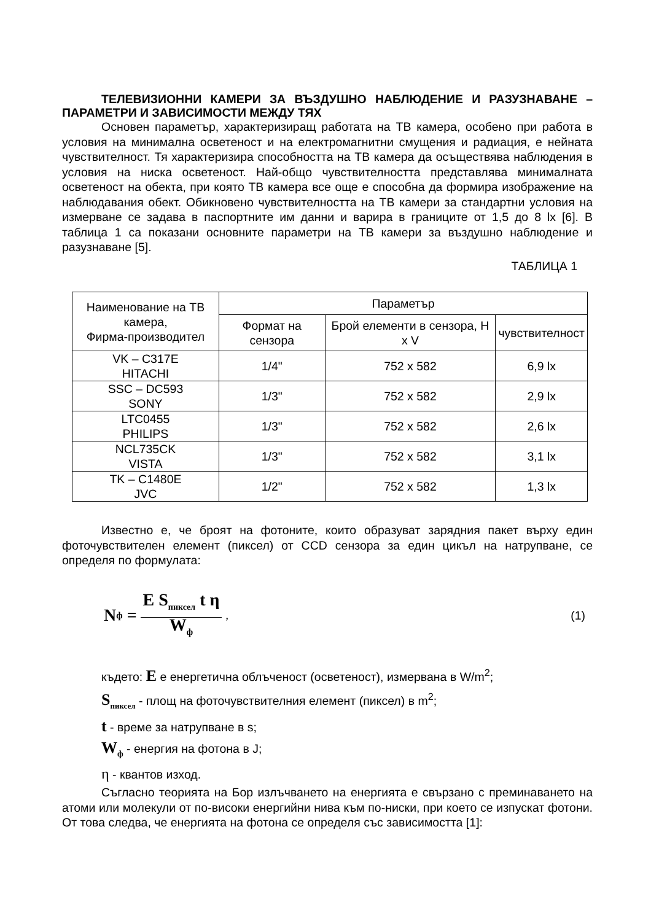ТЕЛЕВИЗИОННИ КАМЕРИ ЗА ВЪЗДУШНО НАБЛЮДЕНИЕ И РАЗУЗНАВАНЕ – ПАРАМЕТРИ И ЗАВИСИМОСТИ МЕЖДУ ТЯХ
Основен параметър, характеризиращ работата на ТВ камера, особено при работа в условия на минимална осветеност и на електромагнитни смущения и радиация, е нейната чувствителност. Тя характеризира способността на ТВ камера да осъществява наблюдения в условия на ниска осветеност. Най-общо чувствителността представлява минималната осветеност на обекта, при която ТВ камера все още е способна да формира изображение на наблюдавания обект. Обикновено чувствителността на ТВ камери за стандартни условия на измерване се задава в паспортните им данни и варира в границите от 1,5 до 8 lx [6]. В таблица 1 са показани основните параметри на ТВ камери за въздушно наблюдение и разузнаване [5].
ТАБЛИЦА 1
| Наименование на ТВ камера, Фирма-производител | Параметър | | |
| --- | --- | --- | --- |
| | Формат на сензора | Брой елементи в сензора, H x V | чувствителност |
| VK – C317E HITACHI | 1/4" | 752 x 582 | 6,9 lx |
| SSC – DC593 SONY | 1/3" | 752 x 582 | 2,9 lx |
| LTC0455 PHILIPS | 1/3" | 752 x 582 | 2,6 lx |
| NCL735CK VISTA | 1/3" | 752 x 582 | 3,1 lx |
| TK – C1480E JVC | 1/2" | 752 x 582 | 1,3 lx |
Известно е, че броят на фотоните, които образуват зарядния пакет върху един фоточувствителен елемент (пиксел) от CCD сензора за един цикъл на натрупване, се определя по формулата:
N<sub>ф</sub> = E S<sub>пиксел</sub> t η W<sub>ф</sub>, (1)
където: E е енергетична облъченост (осветеност), измервана в W/m<sup>2</sup>;
S<sub>пиксел</sub> - площ на фоточувствителния елемент (пиксел) в m<sup>2</sup>;
t - време за натрупване в s;
W<sub>ф</sub> - енергия на фотона в J;
η - квантов изход.
Съгласно теорията на Бор излъчването на енергията е свързано с преминаването на атоми или молекули от по-високи енергийни нива към по-ниски, при което се изпускат фотони. От това следва, че енергията на фотона се определя със зависимостта [1]: